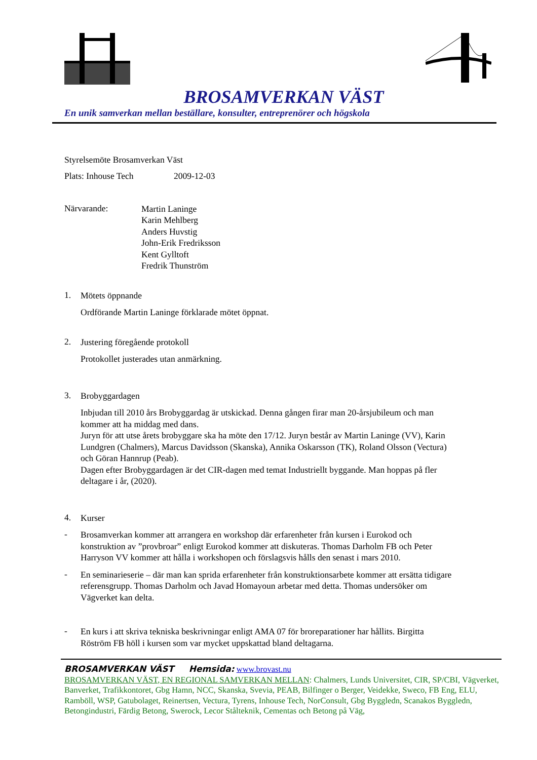BROSAMVERKAN VÄST
En unik samverkan mellan beställare, konsulter, entreprenörer och högskola
Styrelsemöte Brosamverkan Väst
Plats: Inhouse Tech 2009-12-03
Närvarande:
Martin Laninge
Karin Mehlberg
Anders Huvstig
John-Erik Fredriksson
Kent Gylltoft
Fredrik Thunström
1.
Mötets öppnande
Ordförande Martin Laninge förklarade mötet öppnat.
2.
Justering föregående protokoll
Protokollet justerades utan anmärkning.
3.
Brobyggardagen
Inbjudan till 2010 års Brobyggardag är utskickad. Denna gången firar man 20-årsjubileum och man kommer att ha middag med dans.
Juryn för att utse årets brobyggare ska ha möte den 17/12. Juryn består av Martin Laninge (VV), Karin Lundgren (Chalmers), Marcus Davidsson (Skanska), Annika Oskarsson (TK), Roland Olsson (Vectura) och Göran Hannrup (Peab).
Dagen efter Brobyggardagen är det CIR-dagen med temat Industriellt byggande. Man hoppas på fler deltagare i år, (2020).
4.
Kurser
-
Brosamverkan kommer att arrangera en workshop där erfarenheter från kursen i Eurokod och konstruktion av ”provbroar” enligt Eurokod kommer att diskuteras. Thomas Darholm FB och Peter Harryson VV kommer att hålla i workshopen och förslagsvis hålls den senast i mars 2010.
-
En seminarieserie – där man kan sprida erfarenheter från konstruktionsarbete kommer att ersätta tidigare referensgrupp. Thomas Darholm och Javad Homayoun arbetar med detta. Thomas undersöker om Vägverket kan delta.
-
En kurs i att skriva tekniska beskrivningar enligt AMA 07 för broreparationer har hållits. Birgitta Röström FB höll i kursen som var mycket uppskattad bland deltagarna.
BROSAMVERKAN VÄST Hemsida: www.brovast.nu
BROSAMVERKAN VÄST, EN REGIONAL SAMVERKAN MELLAN: Chalmers, Lunds Universitet, CIR, SP/CBI, Vägverket, Banverket, Trafikkontoret, Gbg Hamn, NCC, Skanska, Svevia, PEAB, Bilfinger o Berger, Veidekke, Sweco, FB Eng, ELU, Ramböll, WSP, Gatubolaget, Reinertsen, Vectura, Tyrens, Inhouse Tech, NorConsult, Gbg Byggledn, Scanakos Byggledn, Betongindustri, Färdig Betong, Swerock, Lecor Stålteknik, Cementas och Betong på Väg,